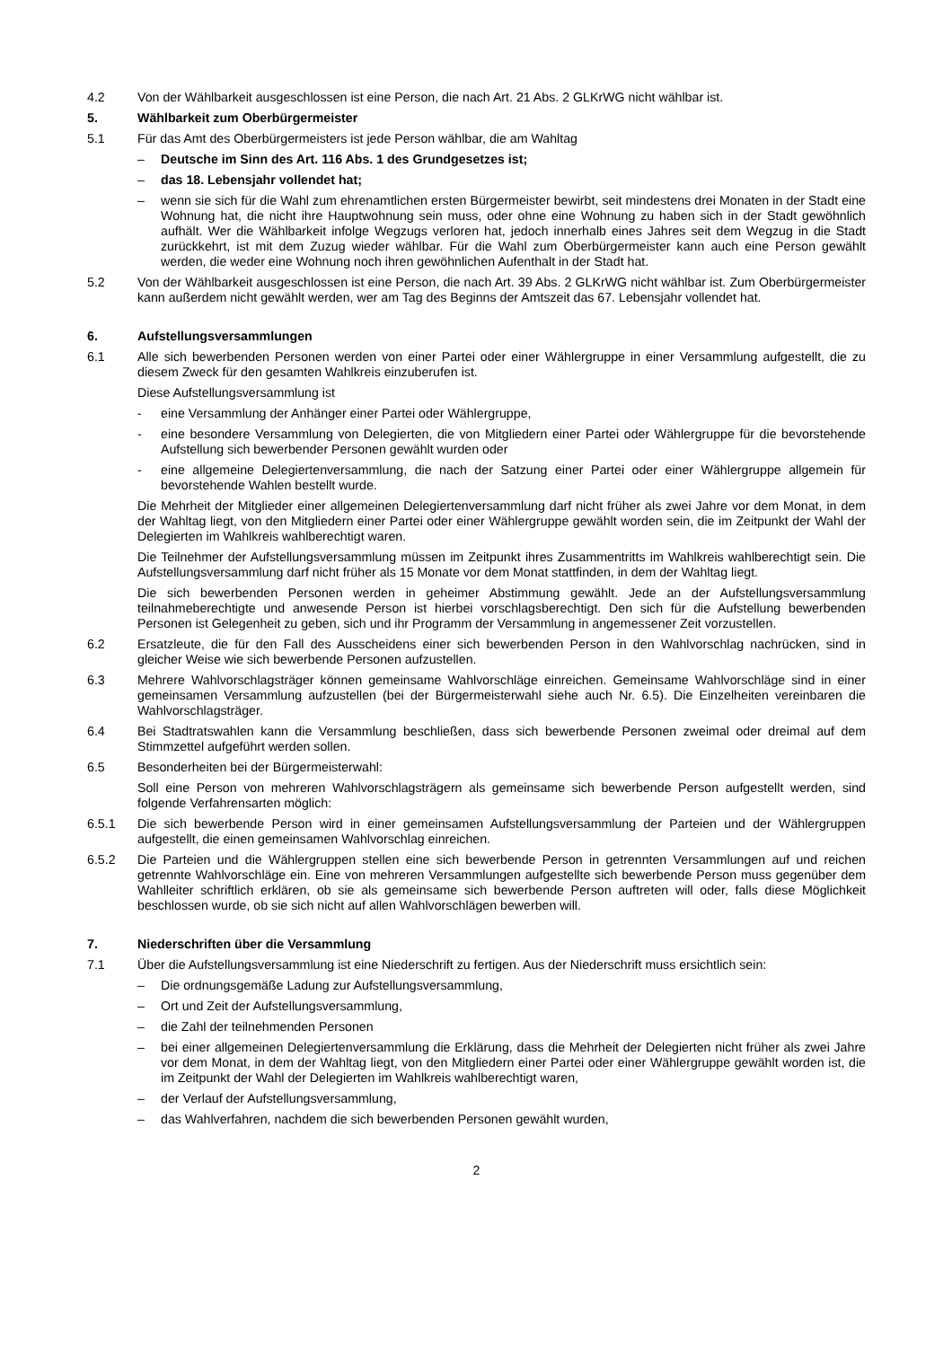4.2 Von der Wählbarkeit ausgeschlossen ist eine Person, die nach Art. 21 Abs. 2 GLKrWG nicht wählbar ist.
5. Wählbarkeit zum Oberbürgermeister
5.1 Für das Amt des Oberbürgermeisters ist jede Person wählbar, die am Wahltag
– Deutsche im Sinn des Art. 116 Abs. 1 des Grundgesetzes ist;
– das 18. Lebensjahr vollendet hat;
– wenn sie sich für die Wahl zum ehrenamtlichen ersten Bürgermeister bewirbt, seit mindestens drei Monaten in der Stadt eine Wohnung hat, die nicht ihre Hauptwohnung sein muss, oder ohne eine Wohnung zu haben sich in der Stadt gewöhnlich aufhält. Wer die Wählbarkeit infolge Wegzugs verloren hat, jedoch innerhalb eines Jahres seit dem Wegzug in die Stadt zurückkehrt, ist mit dem Zuzug wieder wählbar. Für die Wahl zum Oberbürgermeister kann auch eine Person gewählt werden, die weder eine Wohnung noch ihren gewöhnlichen Aufenthalt in der Stadt hat.
5.2 Von der Wählbarkeit ausgeschlossen ist eine Person, die nach Art. 39 Abs. 2 GLKrWG nicht wählbar ist. Zum Oberbürgermeister kann außerdem nicht gewählt werden, wer am Tag des Beginns der Amtszeit das 67. Lebensjahr vollendet hat.
6. Aufstellungsversammlungen
6.1 Alle sich bewerbenden Personen werden von einer Partei oder einer Wählergruppe in einer Versammlung aufgestellt, die zu diesem Zweck für den gesamten Wahlkreis einzuberufen ist.
Diese Aufstellungsversammlung ist
- eine Versammlung der Anhänger einer Partei oder Wählergruppe,
- eine besondere Versammlung von Delegierten, die von Mitgliedern einer Partei oder Wählergruppe für die bevorstehende Aufstellung sich bewerbender Personen gewählt wurden oder
- eine allgemeine Delegiertenversammlung, die nach der Satzung einer Partei oder einer Wählergruppe allgemein für bevorstehende Wahlen bestellt wurde.
Die Mehrheit der Mitglieder einer allgemeinen Delegiertenversammlung darf nicht früher als zwei Jahre vor dem Monat, in dem der Wahltag liegt, von den Mitgliedern einer Partei oder einer Wählergruppe gewählt worden sein, die im Zeitpunkt der Wahl der Delegierten im Wahlkreis wahlberechtigt waren.
Die Teilnehmer der Aufstellungsversammlung müssen im Zeitpunkt ihres Zusammentritts im Wahlkreis wahlberechtigt sein. Die Aufstellungsversammlung darf nicht früher als 15 Monate vor dem Monat stattfinden, in dem der Wahltag liegt.
Die sich bewerbenden Personen werden in geheimer Abstimmung gewählt. Jede an der Aufstellungsversammlung teilnahmeberechtigte und anwesende Person ist hierbei vorschlagsberechtigt. Den sich für die Aufstellung bewerbenden Personen ist Gelegenheit zu geben, sich und ihr Programm der Versammlung in angemessener Zeit vorzustellen.
6.2 Ersatzleute, die für den Fall des Ausscheidens einer sich bewerbenden Person in den Wahlvorschlag nachrücken, sind in gleicher Weise wie sich bewerbende Personen aufzustellen.
6.3 Mehrere Wahlvorschlagsträger können gemeinsame Wahlvorschläge einreichen. Gemeinsame Wahlvorschläge sind in einer gemeinsamen Versammlung aufzustellen (bei der Bürgermeisterwahl siehe auch Nr. 6.5). Die Einzelheiten vereinbaren die Wahlvorschlagsträger.
6.4 Bei Stadtratswahlen kann die Versammlung beschließen, dass sich bewerbende Personen zweimal oder dreimal auf dem Stimmzettel aufgeführt werden sollen.
6.5 Besonderheiten bei der Bürgermeisterwahl:
Soll eine Person von mehreren Wahlvorschlagsträgern als gemeinsame sich bewerbende Person aufgestellt werden, sind folgende Verfahrensarten möglich:
6.5.1 Die sich bewerbende Person wird in einer gemeinsamen Aufstellungsversammlung der Parteien und der Wählergruppen aufgestellt, die einen gemeinsamen Wahlvorschlag einreichen.
6.5.2 Die Parteien und die Wählergruppen stellen eine sich bewerbende Person in getrennten Versammlungen auf und reichen getrennte Wahlvorschläge ein. Eine von mehreren Versammlungen aufgestellte sich bewerbende Person muss gegenüber dem Wahlleiter schriftlich erklären, ob sie als gemeinsame sich bewerbende Person auftreten will oder, falls diese Möglichkeit beschlossen wurde, ob sie sich nicht auf allen Wahlvorschlägen bewerben will.
7. Niederschriften über die Versammlung
7.1 Über die Aufstellungsversammlung ist eine Niederschrift zu fertigen. Aus der Niederschrift muss ersichtlich sein:
– Die ordnungsgemäße Ladung zur Aufstellungsversammlung,
– Ort und Zeit der Aufstellungsversammlung,
– die Zahl der teilnehmenden Personen
– bei einer allgemeinen Delegiertenversammlung die Erklärung, dass die Mehrheit der Delegierten nicht früher als zwei Jahre vor dem Monat, in dem der Wahltag liegt, von den Mitgliedern einer Partei oder einer Wählergruppe gewählt worden ist, die im Zeitpunkt der Wahl der Delegierten im Wahlkreis wahlberechtigt waren,
– der Verlauf der Aufstellungsversammlung,
– das Wahlverfahren, nachdem die sich bewerbenden Personen gewählt wurden,
2